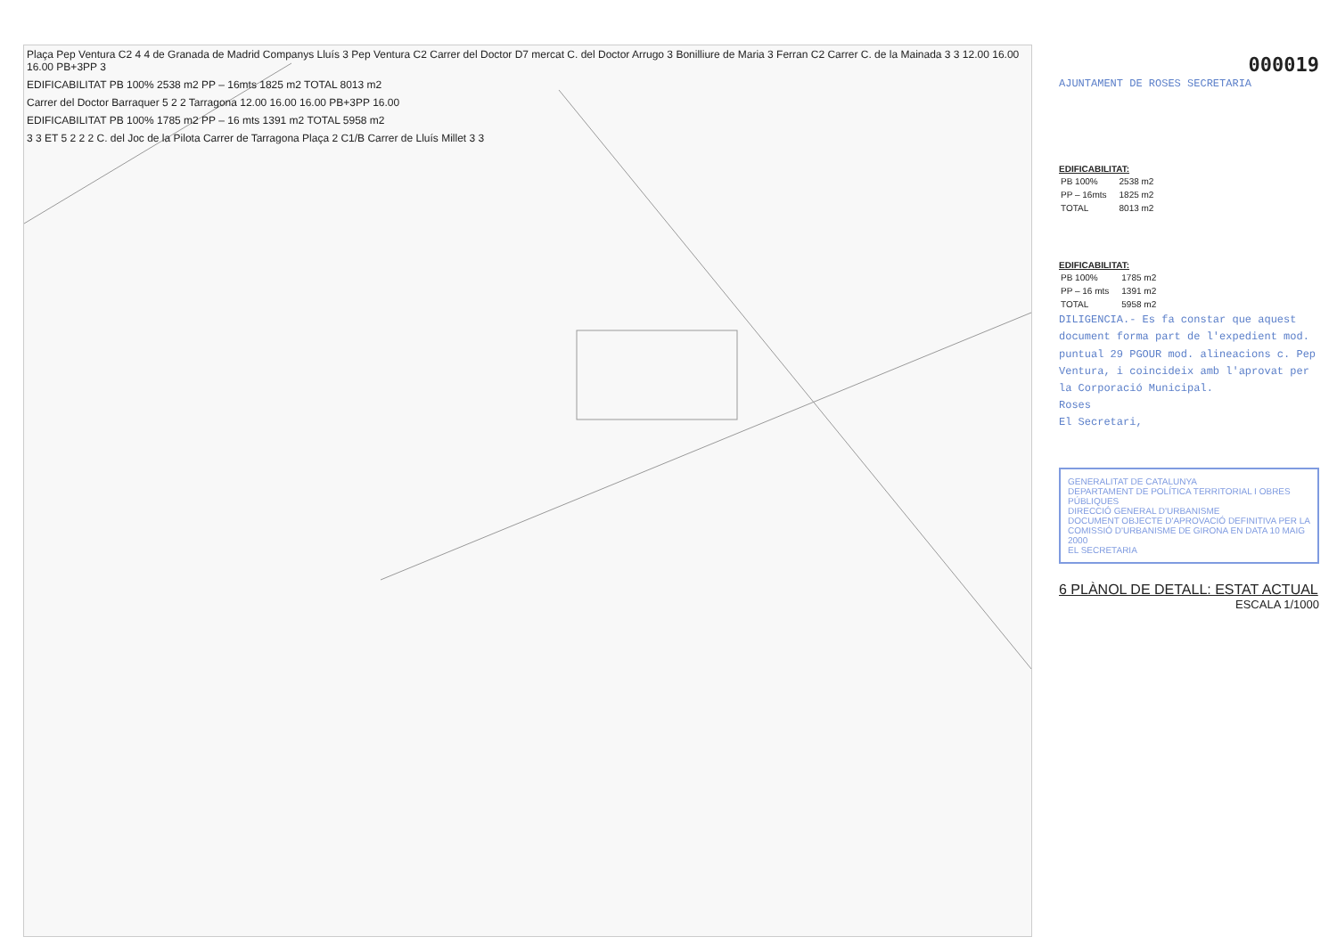Plaça Pep Ventura C2 4 4 de Granada de Madrid Companys Lluís 3 Pep Ventura C2 Carrer del Doctor D7 mercat C. del Doctor Arrugo 3 Bonilliure de Maria 3 Ferran C2 Carrer C. de la Mainada 3 3 12.00 16.00 16.00 PB+3PP 3
EDIFICABILITAT PB 100% 2538 m2 PP – 16mts 1825 m2 TOTAL 8013 m2
Carrer del Doctor Barraquer 5 2 2 Tarragona 12.00 16.00 16.00 PB+3PP 16.00
EDIFICABILITAT PB 100% 1785 m2 PP – 16 mts 1391 m2 TOTAL 5958 m2
3 3 ET 5 2 2 2 C. del Joc de la Pilota Carrer de Tarragona Plaça 2 C1/B Carrer de Lluís Millet 3 3
000019
AJUNTAMENT DE ROSES SECRETARIA
EDIFICABILITAT:
| PB 100% | 2538 m2 |
| PP – 16mts | 1825 m2 |
| TOTAL | 8013 m2 |
EDIFICABILITAT:
| PB 100% | 1785 m2 |
| PP – 16 mts | 1391 m2 |
| TOTAL | 5958 m2 |
DILIGENCIA.- Es fa constar que aquest document forma part de l'expedient mod. puntual 29 PGOUR mod. alineacions c. Pep Ventura, i coincideix amb l'aprovat per la Corporació Municipal.
Roses
El Secretari,
GENERALITAT DE CATALUNYA
DEPARTAMENT DE POLÍTICA TERRITORIAL I OBRES PÚBLIQUES
DIRECCIÓ GENERAL D'URBANISME
DOCUMENT OBJECTE D'APROVACIÓ DEFINITIVA PER LA COMISSIÓ D'URBANISME DE GIRONA EN DATA 10 MAIG 2000
EL SECRETARIA
6 PLÀNOL DE DETALL: ESTAT ACTUAL
ESCALA 1/1000